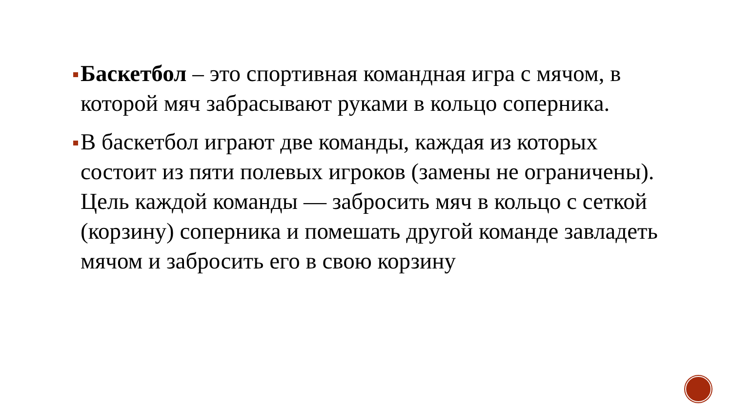Баскетбол – это спортивная командная игра с мячом, в которой мяч забрасывают руками в кольцо соперника.
В баскетбол играют две команды, каждая из которых состоит из пяти полевых игроков (замены не ограничены). Цель каждой команды — забросить мяч в кольцо с сеткой (корзину) соперника и помешать другой команде завладеть мячом и забросить его в свою корзину